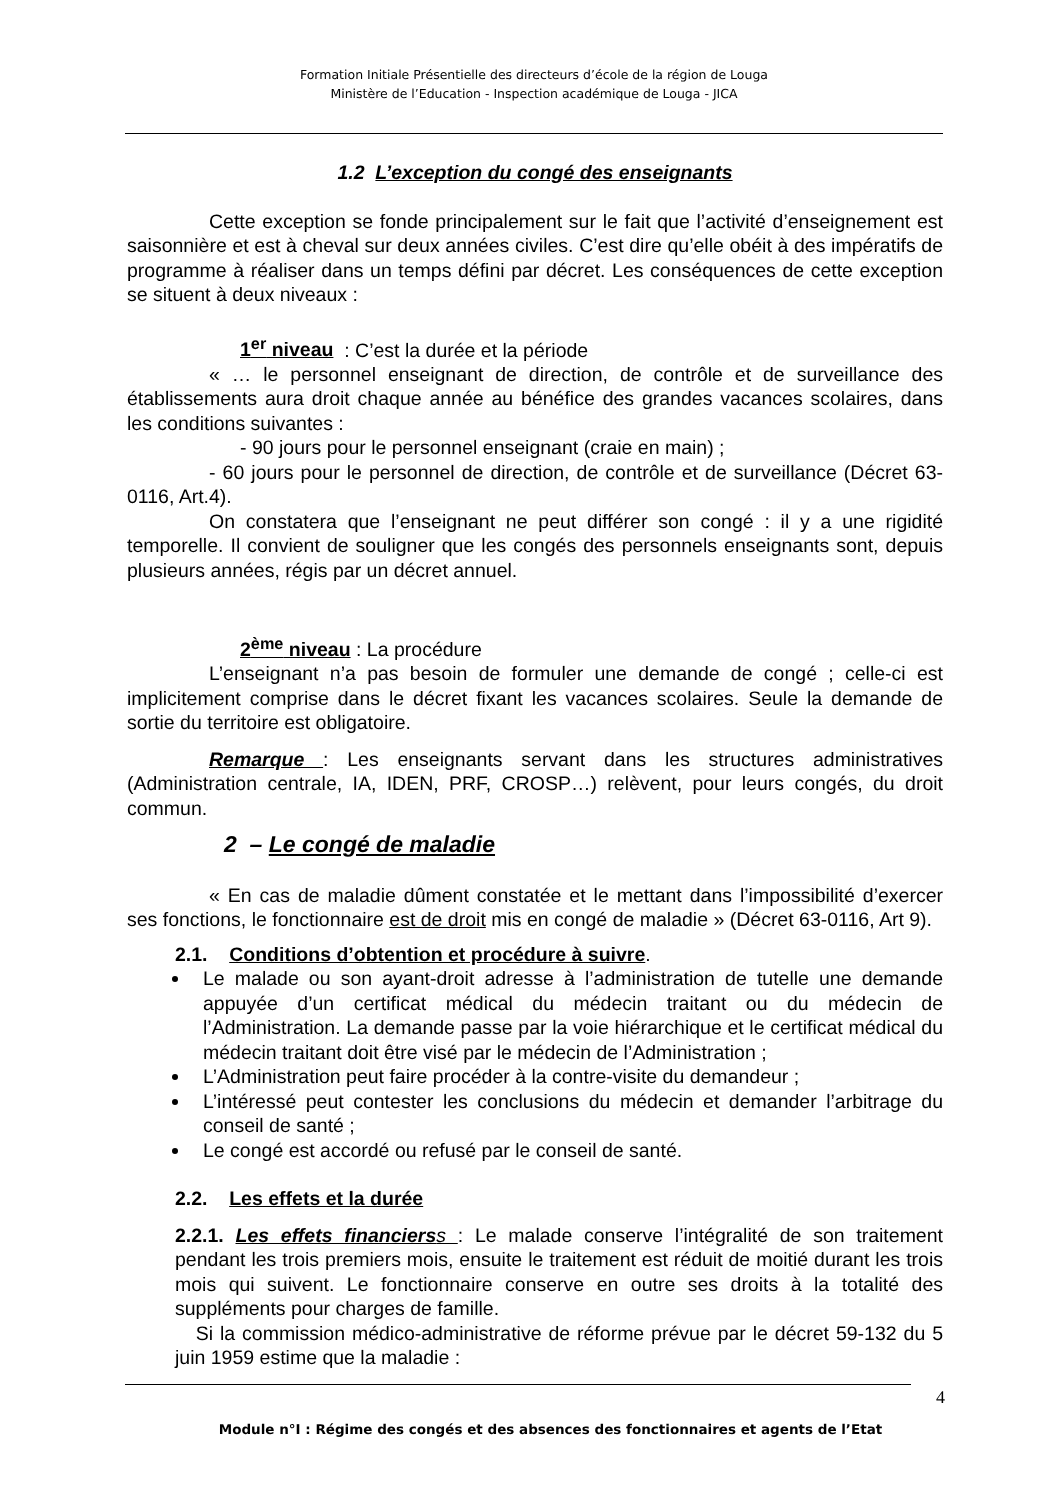Formation Initiale Présentielle des directeurs d’école de la région de Louga
Ministère de l’Education - Inspection académique de Louga - JICA
1.2 L’exception du congé des enseignants
Cette exception se fonde principalement sur le fait que l’activité d’enseignement est saisonnière et est à cheval sur deux années civiles. C’est dire qu’elle obéit à des impératifs de programme à réaliser dans un temps défini par décret. Les conséquences de cette exception se situent à deux niveaux :
1<sup>er</sup> niveau : C’est la durée et la période
« … le personnel enseignant de direction, de contrôle et de surveillance des établissements aura droit chaque année au bénéfice des grandes vacances scolaires, dans les conditions suivantes :
- 90 jours pour le personnel enseignant (craie en main) ;
- 60 jours pour le personnel de direction, de contrôle et de surveillance (Décret 63-0116, Art.4).
On constatera que l’enseignant ne peut différer son congé : il y a une rigidité temporelle. Il convient de souligner que les congés des personnels enseignants sont, depuis plusieurs années, régis par un décret annuel.
2<sup>ème</sup> niveau : La procédure
L’enseignant n’a pas besoin de formuler une demande de congé ; celle-ci est implicitement comprise dans le décret fixant les vacances scolaires. Seule la demande de sortie du territoire est obligatoire.
Remarque : Les enseignants servant dans les structures administratives (Administration centrale, IA, IDEN, PRF, CROSP…) relèvent, pour leurs congés, du droit commun.
2 – Le congé de maladie
« En cas de maladie dûment constatée et le mettant dans l’impossibilité d’exercer ses fonctions, le fonctionnaire est de droit mis en congé de maladie » (Décret 63-0116, Art 9).
2.1. Conditions d’obtention et procédure à suivre.
Le malade ou son ayant-droit adresse à l’administration de tutelle une demande appuyée d’un certificat médical du médecin traitant ou du médecin de l’Administration. La demande passe par la voie hiérarchique et le certificat médical du médecin traitant doit être visé par le médecin de l’Administration ;
L’Administration peut faire procéder à la contre-visite du demandeur ;
L’intéressé peut contester les conclusions du médecin et demander l’arbitrage du conseil de santé ;
Le congé est accordé ou refusé par le conseil de santé.
2.2. Les effets et la durée
2.2.1. Les effets financiers s : Le malade conserve l’intégralité de son traitement pendant les trois premiers mois, ensuite le traitement est réduit de moitié durant les trois mois qui suivent. Le fonctionnaire conserve en outre ses droits à la totalité des suppléments pour charges de famille.
Si la commission médico-administrative de réforme prévue par le décret 59-132 du 5 juin 1959 estime que la maladie :
4
Module n°I : Régime des congés et des absences des fonctionnaires et agents de l’Etat